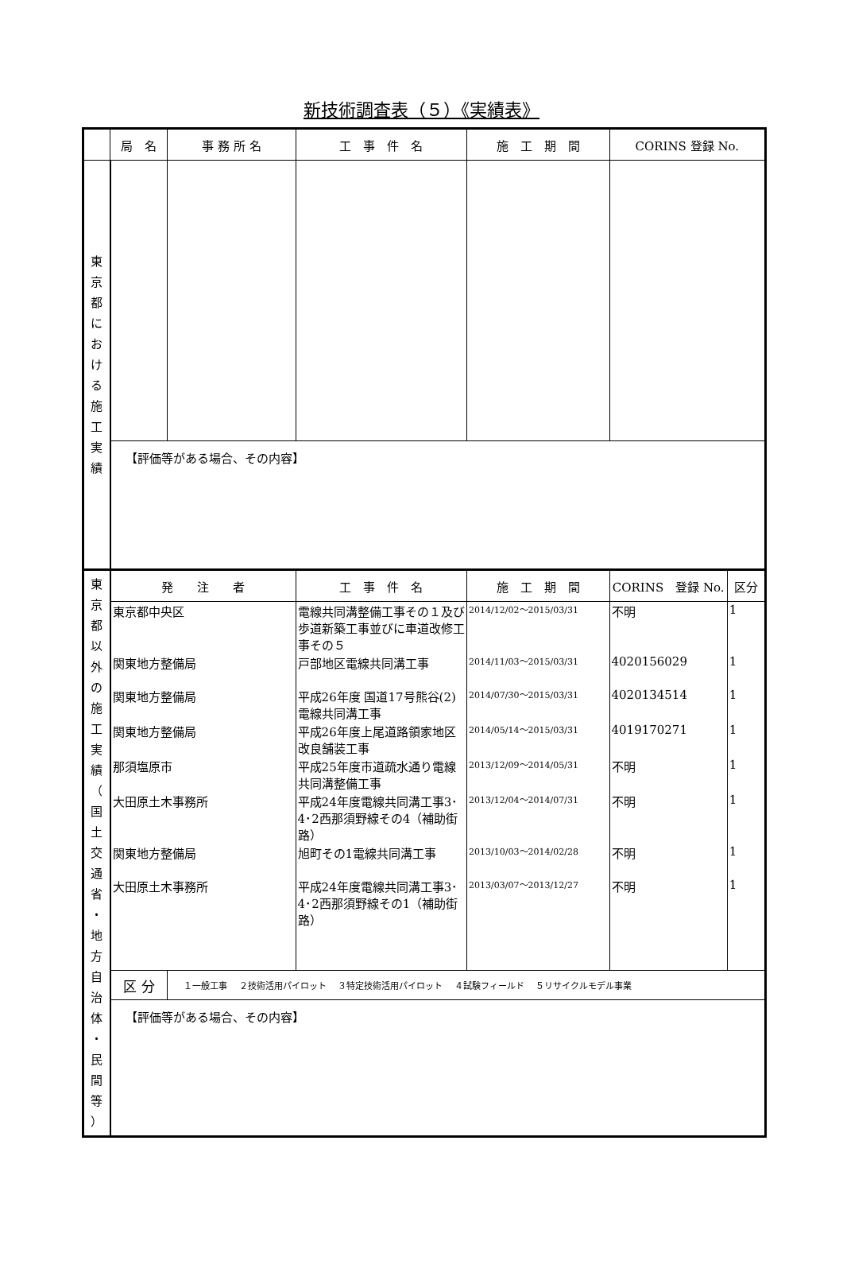新技術調査表（５）《実績表》
| | 局 名 | 事 務 所 名 | 工 事 件 名 | 施 工 期 間 | CORINS 登録 No. | |
| --- | --- | --- | --- | --- | --- | --- |
| 東 京 都 に お け る 施 工 実 績 | | | | | | |
| | 【評価等がある場合、その内容】 | | | | | |
| 東 京 都 以 外 の 施 工 実 績 （ 国 土 交 通 省 ・ 地 方 自 治 体 ・ 民 間 等 ） | 発 注 者 | | 工 事 件 名 | 施 工 期 間 | CORINS 登録 No. | 区分 |
| | 東京都中央区 | | 電線共同溝整備工事その１及び歩道新築工事並びに車道改修工事その５ | 2014/12/02～2015/03/31 | 不明 | 1 |
| | 関東地方整備局 | | 戸部地区電線共同溝工事 | 2014/11/03～2015/03/31 | 4020156029 | 1 |
| | 関東地方整備局 | | 平成26年度 国道17号熊谷(2)電線共同溝工事 | 2014/07/30～2015/03/31 | 4020134514 | 1 |
| | 関東地方整備局 | | 平成26年度上尾道路領家地区改良舗装工事 | 2014/05/14～2015/03/31 | 4019170271 | 1 |
| | 那須塩原市 | | 平成25年度市道疏水通り電線共同溝整備工事 | 2013/12/09～2014/05/31 | 不明 | 1 |
| | 大田原土木事務所 | | 平成24年度電線共同溝工事3･4･2西那須野線その4（補助街路） | 2013/12/04～2014/07/31 | 不明 | 1 |
| | 関東地方整備局 | | 旭町その1電線共同溝工事 | 2013/10/03～2014/02/28 | 不明 | 1 |
| | 大田原土木事務所 | | 平成24年度電線共同溝工事3･4･2西那須野線その1（補助街路） | 2013/03/07～2013/12/27 | 不明 | 1 |
| | 区 分 | １一般工事 ２技術活用パイロット ３特定技術活用パイロット ４試験フィールド ５リサイクルモデル事業 | | | | |
| | 【評価等がある場合、その内容】 | | | | | |